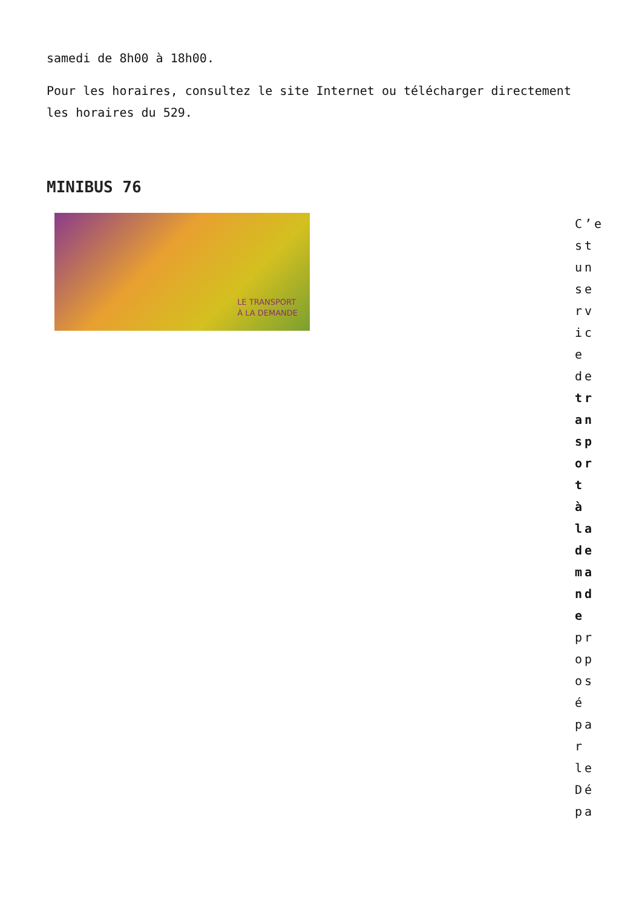samedi de 8h00 à 18h00.
Pour les horaires, consultez le site Internet ou télécharger directement les horaires du 529.
MINIBUS 76
LE TRANSPORT
À LA DEMANDE
C’est un service de transport à la demande proposé par le Dépa